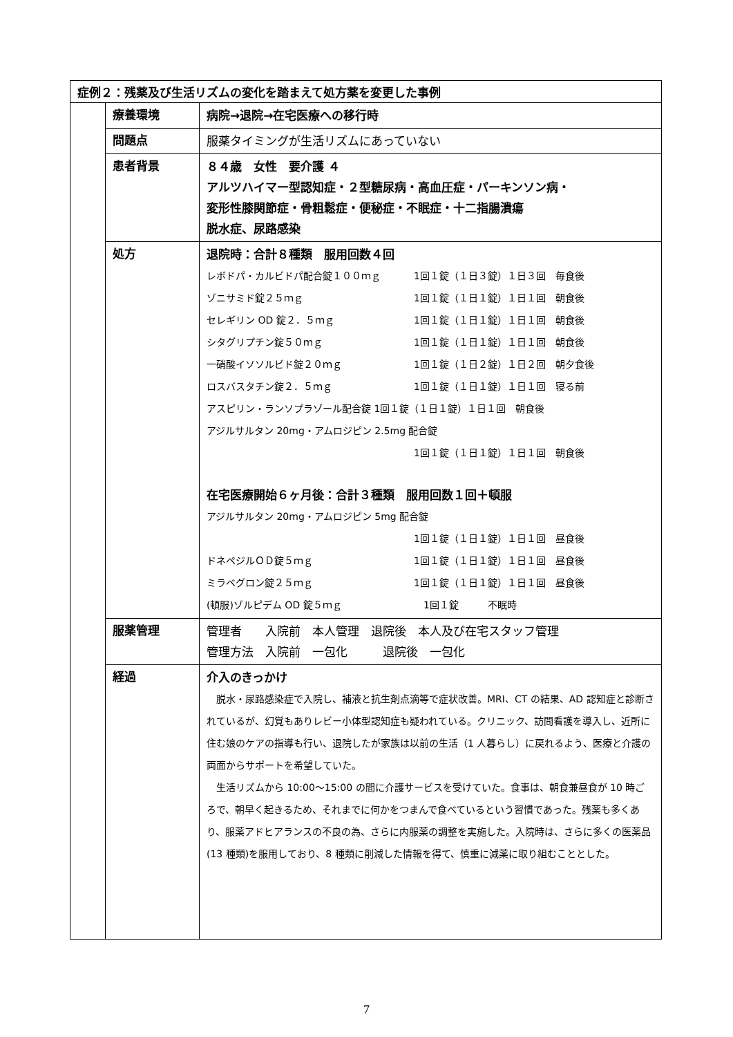| 症例２：残薬及び生活リズムの変化を踏まえて処方薬を変更した事例 | | |
| | 療養環境 | 病院→退院→在宅医療への移行時 |
| | 問題点 | 服薬タイミングが生活リズムにあっていない |
| | 患者背景 | ８４歳 女性 要介護 ４ アルツハイマー型認知症・２型糖尿病・高血圧症・パーキンソン病・ 変形性膝関節症・骨粗鬆症・便秘症・不眠症・十二指腸潰瘍 脱水症、尿路感染 |
| | 処方 | 退院時：合計８種類 服用回数４回 レボドパ・カルビドパ配合錠１００ｍｇ 1回１錠（１日３錠）１日３回 毎食後 ゾニサミド錠２５ｍｇ 1回１錠（１日１錠）１日１回 朝食後 セレギリン OD 錠２．５ｍｇ 1回１錠（１日１錠）１日１回 朝食後 シタグリプチン錠５０ｍｇ 1回１錠（１日１錠）１日１回 朝食後 一硝酸イソソルビド錠２０ｍｇ 1回１錠（１日２錠）１日２回 朝夕食後 ロスバスタチン錠２．５ｍｇ 1回１錠（１日１錠）１日１回 寝る前 アスピリン・ランソプラゾール配合錠 1回１錠（１日１錠）１日１回 朝食後 アジルサルタン 20mg・アムロジピン 2.5mg 配合錠 1回１錠（１日１錠）１日１回 朝食後 在宅医療開始６ヶ月後：合計３種類 服用回数１回＋頓服 アジルサルタン 20mg・アムロジピン 5mg 配合錠 1回１錠（１日１錠）１日１回 昼食後 ドネペジルＯＤ錠５ｍｇ 1回１錠（１日１錠）１日１回 昼食後 ミラベグロン錠２５ｍｇ 1回１錠（１日１錠）１日１回 昼食後 (頓服)ゾルピデム OD 錠５ｍｇ 1回１錠 不眠時 |
| | 服薬管理 | 管理者 入院前 本人管理 退院後 本人及び在宅スタッフ管理 管理方法 入院前 一包化 退院後 一包化 |
| | 経過 | 介入のきっかけ 脱水・尿路感染症で入院し、補液と抗生剤点滴等で症状改善。MRI、CT の結果、AD 認知症と診断されているが、幻覚もありレビー小体型認知症も疑われている。クリニック、訪問看護を導入し、近所に住む娘のケアの指導も行い、退院したが家族は以前の生活（1 人暮らし）に戻れるよう、医療と介護の両面からサポートを希望していた。 生活リズムから 10:00～15:00 の間に介護サービスを受けていた。食事は、朝食兼昼食が 10 時ごろで、朝早く起きるため、それまでに何かをつまんで食べているという習慣であった。残薬も多くあり、服薬アドヒアランスの不良の為、さらに内服薬の調整を実施した。入院時は、さらに多くの医薬品(13 種類)を服用しており、8 種類に削減した情報を得て、慎重に減薬に取り組むこととした。 |
7